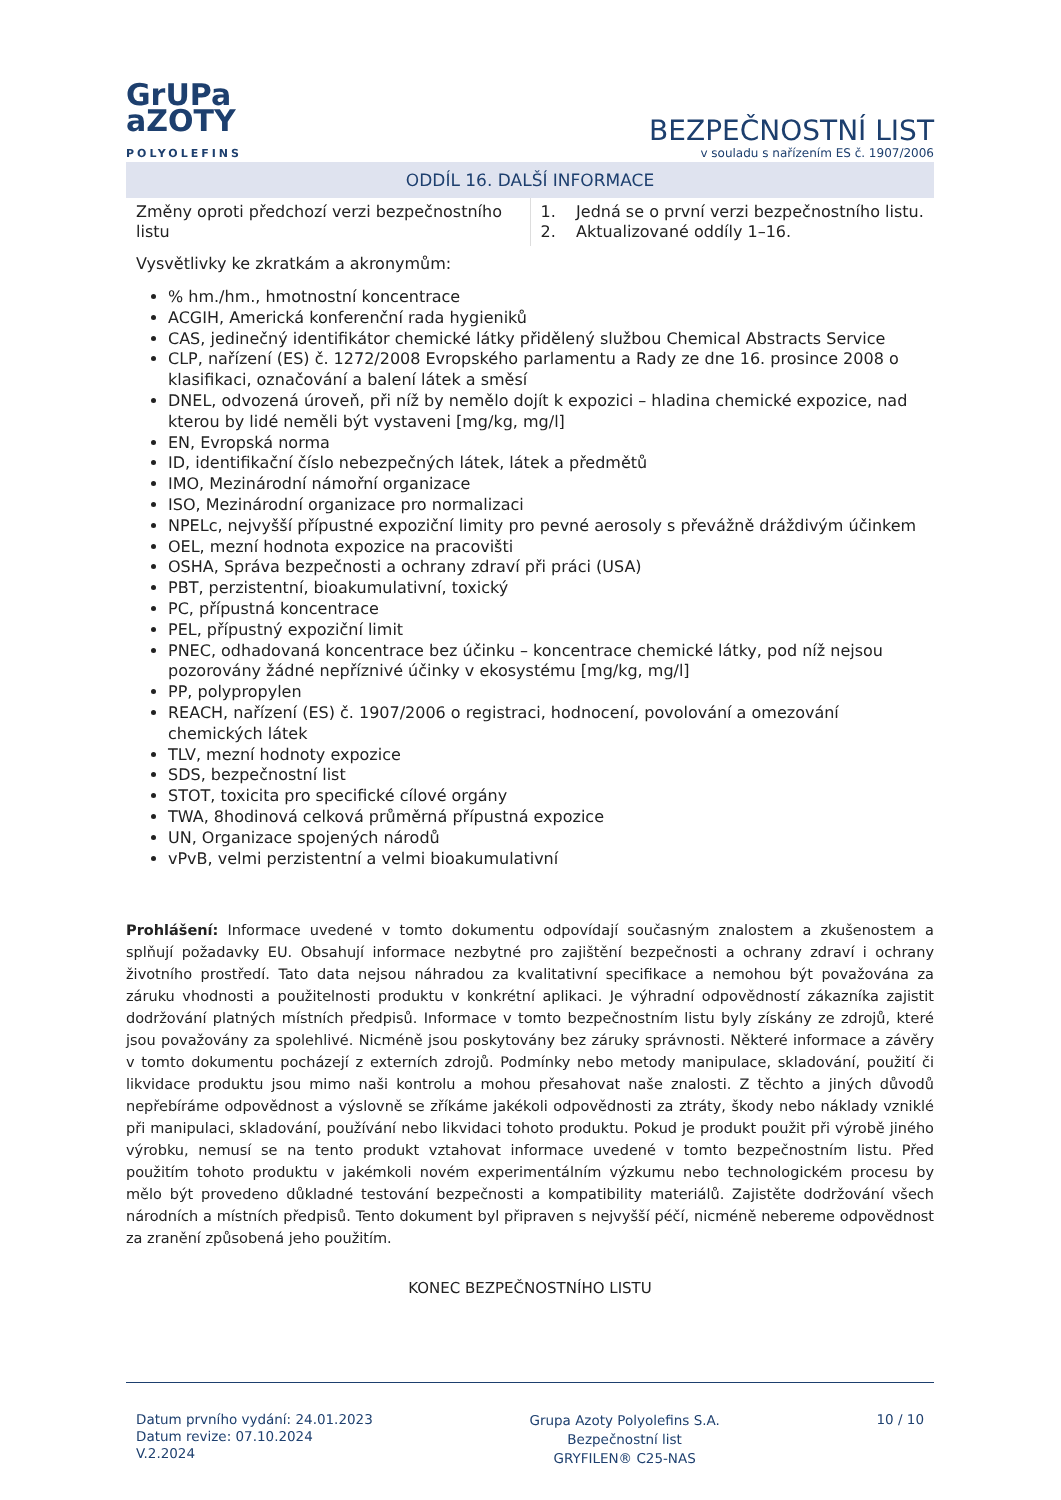GrUPa
aZOTY
POLYOLEFINS
BEZPEČNOSTNÍ LIST
v souladu s nařízením ES č. 1907/2006
ODDÍL 16. DALŠÍ INFORMACE
| Změny oproti předchozí verzi bezpečnostního listu | 1. Jedná se o první verzi bezpečnostního listu. 2. Aktualizované oddíly 1–16. |
Vysvětlivky ke zkratkám a akronymům:
% hm./hm., hmotnostní koncentrace
ACGIH, Americká konferenční rada hygieniků
CAS, jedinečný identifikátor chemické látky přidělený službou Chemical Abstracts Service
CLP, nařízení (ES) č. 1272/2008 Evropského parlamentu a Rady ze dne 16. prosince 2008 o klasifikaci, označování a balení látek a směsí
DNEL, odvozená úroveň, při níž by nemělo dojít k expozici – hladina chemické expozice, nad kterou by lidé neměli být vystaveni [mg/kg, mg/l]
EN, Evropská norma
ID, identifikační číslo nebezpečných látek, látek a předmětů
IMO, Mezinárodní námořní organizace
ISO, Mezinárodní organizace pro normalizaci
NPELc, nejvyšší přípustné expoziční limity pro pevné aerosoly s převážně dráždivým účinkem
OEL, mezní hodnota expozice na pracovišti
OSHA, Správa bezpečnosti a ochrany zdraví při práci (USA)
PBT, perzistentní, bioakumulativní, toxický
PC, přípustná koncentrace
PEL, přípustný expoziční limit
PNEC, odhadovaná koncentrace bez účinku – koncentrace chemické látky, pod níž nejsou pozorovány žádné nepříznivé účinky v ekosystému [mg/kg, mg/l]
PP, polypropylen
REACH, nařízení (ES) č. 1907/2006 o registraci, hodnocení, povolování a omezování chemických látek
TLV, mezní hodnoty expozice
SDS, bezpečnostní list
STOT, toxicita pro specifické cílové orgány
TWA, 8hodinová celková průměrná přípustná expozice
UN, Organizace spojených národů
vPvB, velmi perzistentní a velmi bioakumulativní
Prohlášení: Informace uvedené v tomto dokumentu odpovídají současným znalostem a zkušenostem a splňují požadavky EU. Obsahují informace nezbytné pro zajištění bezpečnosti a ochrany zdraví i ochrany životního prostředí. Tato data nejsou náhradou za kvalitativní specifikace a nemohou být považována za záruku vhodnosti a použitelnosti produktu v konkrétní aplikaci. Je výhradní odpovědností zákazníka zajistit dodržování platných místních předpisů. Informace v tomto bezpečnostním listu byly získány ze zdrojů, které jsou považovány za spolehlivé. Nicméně jsou poskytovány bez záruky správnosti. Některé informace a závěry v tomto dokumentu pocházejí z externích zdrojů. Podmínky nebo metody manipulace, skladování, použití či likvidace produktu jsou mimo naši kontrolu a mohou přesahovat naše znalosti. Z těchto a jiných důvodů nepřebíráme odpovědnost a výslovně se zříkáme jakékoli odpovědnosti za ztráty, škody nebo náklady vzniklé při manipulaci, skladování, používání nebo likvidaci tohoto produktu. Pokud je produkt použit při výrobě jiného výrobku, nemusí se na tento produkt vztahovat informace uvedené v tomto bezpečnostním listu. Před použitím tohoto produktu v jakémkoli novém experimentálním výzkumu nebo technologickém procesu by mělo být provedeno důkladné testování bezpečnosti a kompatibility materiálů. Zajistěte dodržování všech národních a místních předpisů. Tento dokument byl připraven s nejvyšší péčí, nicméně nebereme odpovědnost za zranění způsobená jeho použitím.
KONEC BEZPEČNOSTNÍHO LISTU
Datum prvního vydání: 24.01.2023
Datum revize: 07.10.2024
V.2.2024
Grupa Azoty Polyolefins S.A.
Bezpečnostní list
GRYFILEN® C25-NAS
10 / 10